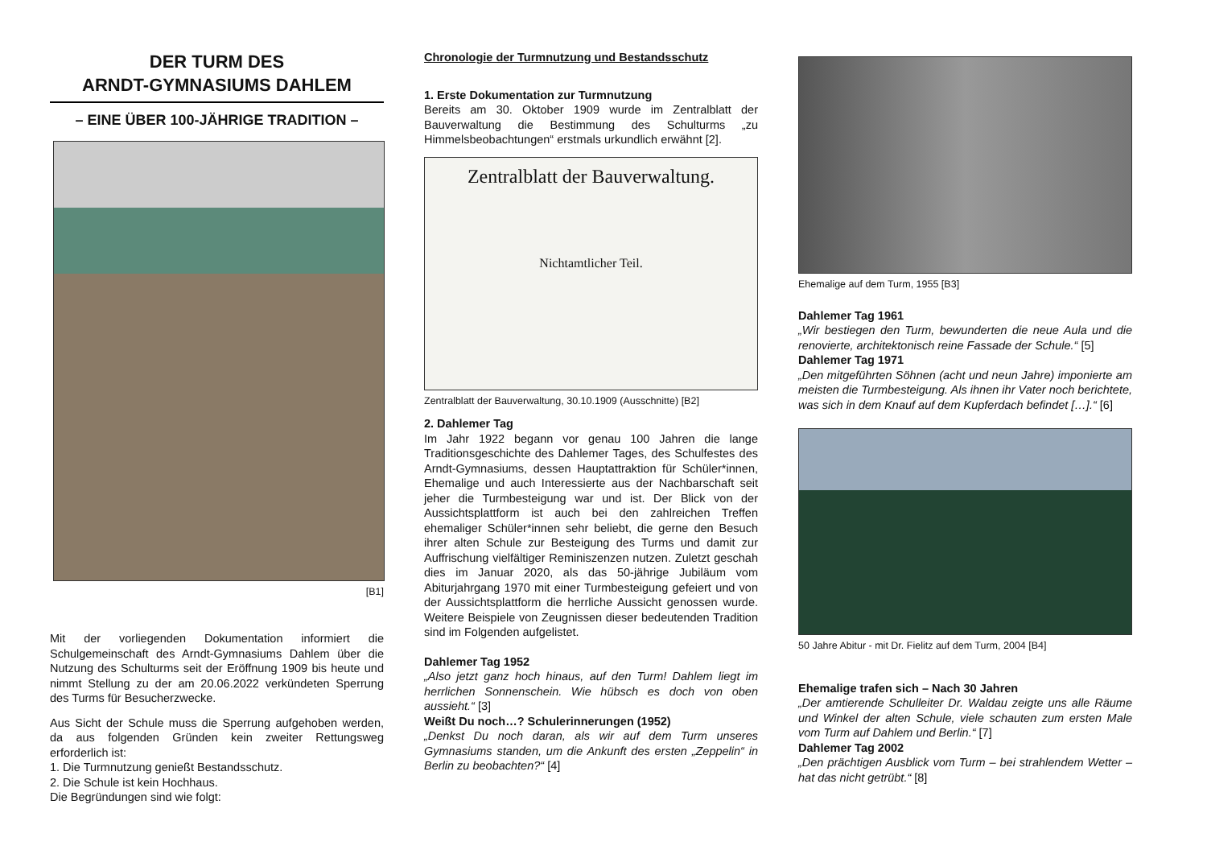DER TURM DES
ARNDT-GYMNASIUMS DAHLEM
– EINE ÜBER 100-JÄHRIGE TRADITION –
[B1]
Mit der vorliegenden Dokumentation informiert die Schulgemeinschaft des Arndt-Gymnasiums Dahlem über die Nutzung des Schulturms seit der Eröffnung 1909 bis heute und nimmt Stellung zu der am 20.06.2022 verkündeten Sperrung des Turms für Besucherzwecke.
Aus Sicht der Schule muss die Sperrung aufgehoben werden, da aus folgenden Gründen kein zweiter Rettungsweg erforderlich ist:
1. Die Turmnutzung genießt Bestandsschutz.
2. Die Schule ist kein Hochhaus.
Die Begründungen sind wie folgt:
Chronologie der Turmnutzung und Bestandsschutz
1. Erste Dokumentation zur Turmnutzung
Bereits am 30. Oktober 1909 wurde im Zentralblatt der Bauverwaltung die Bestimmung des Schulturms „zu Himmelsbeobachtungen“ erstmals urkundlich erwähnt [2].
Zentralblatt der Bauverwaltung.
Nichtamtlicher Teil.
Zentralblatt der Bauverwaltung, 30.10.1909 (Ausschnitte) [B2]
2. Dahlemer Tag
Im Jahr 1922 begann vor genau 100 Jahren die lange Traditionsgeschichte des Dahlemer Tages, des Schulfestes des Arndt-Gymnasiums, dessen Hauptattraktion für Schüler*innen, Ehemalige und auch Interessierte aus der Nachbarschaft seit jeher die Turmbesteigung war und ist. Der Blick von der Aussichtsplattform ist auch bei den zahlreichen Treffen ehemaliger Schüler*innen sehr beliebt, die gerne den Besuch ihrer alten Schule zur Besteigung des Turms und damit zur Auffrischung vielfältiger Reminiszenzen nutzen. Zuletzt geschah dies im Januar 2020, als das 50-jährige Jubiläum vom Abiturjahrgang 1970 mit einer Turmbesteigung gefeiert und von der Aussichtsplattform die herrliche Aussicht genossen wurde. Weitere Beispiele von Zeugnissen dieser bedeutenden Tradition sind im Folgenden aufgelistet.
Dahlemer Tag 1952
„Also jetzt ganz hoch hinaus, auf den Turm! Dahlem liegt im herrlichen Sonnenschein. Wie hübsch es doch von oben aussieht.“ [3]
Weißt Du noch…? Schulerinnerungen (1952)
„Denkst Du noch daran, als wir auf dem Turm unseres Gymnasiums standen, um die Ankunft des ersten „Zeppelin“ in Berlin zu beobachten?“ [4]
Ehemalige auf dem Turm, 1955 [B3]
Dahlemer Tag 1961
„Wir bestiegen den Turm, bewunderten die neue Aula und die renovierte, architektonisch reine Fassade der Schule.“ [5]
Dahlemer Tag 1971
„Den mitgeführten Söhnen (acht und neun Jahre) imponierte am meisten die Turmbesteigung. Als ihnen ihr Vater noch berichtete, was sich in dem Knauf auf dem Kupferdach befindet […].“ [6]
50 Jahre Abitur - mit Dr. Fielitz auf dem Turm, 2004 [B4]
Ehemalige trafen sich – Nach 30 Jahren
„Der amtierende Schulleiter Dr. Waldau zeigte uns alle Räume und Winkel der alten Schule, viele schauten zum ersten Male vom Turm auf Dahlem und Berlin.“ [7]
Dahlemer Tag 2002
„Den prächtigen Ausblick vom Turm – bei strahlendem Wetter – hat das nicht getrübt.“ [8]